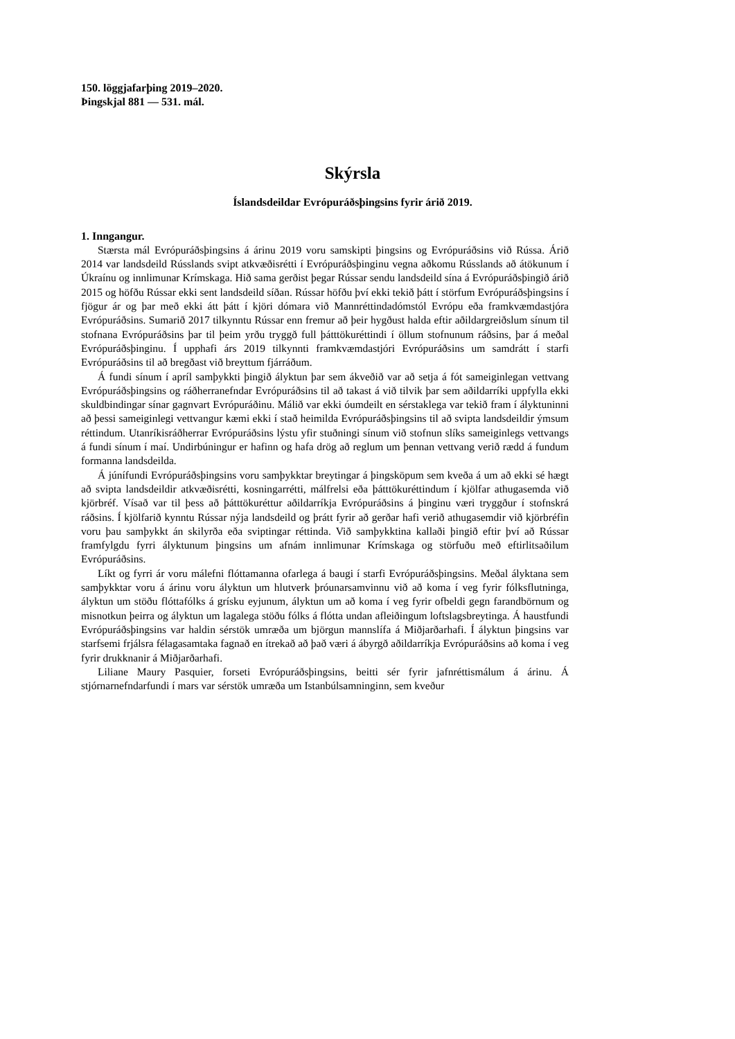150. löggjafarþing 2019–2020.
Þingskjal 881 — 531. mál.
Skýrsla
Íslandsdeildar Evrópuráðsþingsins fyrir árið 2019.
1. Inngangur.
Stærsta mál Evrópuráðsþingsins á árinu 2019 voru samskipti þingsins og Evrópuráðsins við Rússa. Árið 2014 var landsdeild Rússlands svipt atkvæðisrétti í Evrópuráðsþinginu vegna aðkomu Rússlands að átökunum í Úkraínu og innlimunar Krímskaga. Hið sama gerðist þegar Rússar sendu landsdeild sína á Evrópuráðsþingið árið 2015 og höfðu Rússar ekki sent landsdeild síðan. Rússar höfðu því ekki tekið þátt í störfum Evrópuráðsþingsins í fjögur ár og þar með ekki átt þátt í kjöri dómara við Mannréttindadómstól Evrópu eða framkvæmdastjóra Evrópuráðsins. Sumarið 2017 tilkynntu Rússar enn fremur að þeir hygðust halda eftir aðildargreiðslum sínum til stofnana Evrópuráðsins þar til þeim yrðu tryggð full þátttökuréttindi í öllum stofnunum ráðsins, þar á meðal Evrópuráðsþinginu. Í upphafi árs 2019 tilkynnti framkvæmdastjóri Evrópuráðsins um samdrátt í starfi Evrópuráðsins til að bregðast við breyttum fjárráðum.
Á fundi sínum í apríl samþykkti þingið ályktun þar sem ákveðið var að setja á fót sameiginlegan vettvang Evrópuráðsþingsins og ráðherranefndar Evrópuráðsins til að takast á við tilvik þar sem aðildarríki uppfylla ekki skuldbindingar sínar gagnvart Evrópuráðinu. Málið var ekki óumdeilt en sérstaklega var tekið fram í ályktuninni að þessi sameiginlegi vettvangur kæmi ekki í stað heimilda Evrópuráðsþingsins til að svipta landsdeildir ýmsum réttindum. Utanríkisráðherrar Evrópuráðsins lýstu yfir stuðningi sínum við stofnun slíks sameiginlegs vettvangs á fundi sínum í maí. Undirbúningur er hafinn og hafa drög að reglum um þennan vettvang verið rædd á fundum formanna landsdeilda.
Á júnífundi Evrópuráðsþingsins voru samþykktar breytingar á þingsköpum sem kveða á um að ekki sé hægt að svipta landsdeildir atkvæðisrétti, kosningarrétti, málfrelsi eða þátttökuréttindum í kjölfar athugasemda við kjörbréf. Vísað var til þess að þátttökuréttur aðildarríkja Evrópuráðsins á þinginu væri tryggður í stofnskrá ráðsins. Í kjölfarið kynntu Rússar nýja landsdeild og þrátt fyrir að gerðar hafi verið athugasemdir við kjörbréfin voru þau samþykkt án skilyrða eða sviptingar réttinda. Við samþykktina kallaði þingið eftir því að Rússar framfylgdu fyrri ályktunum þingsins um afnám innlimunar Krímskaga og störfuðu með eftirlitsaðilum Evrópuráðsins.
Líkt og fyrri ár voru málefni flóttamanna ofarlega á baugi í starfi Evrópuráðsþingsins. Meðal ályktana sem samþykktar voru á árinu voru ályktun um hlutverk þróunarsamvinnu við að koma í veg fyrir fólksflutninga, ályktun um stöðu flóttafólks á grísku eyjunum, ályktun um að koma í veg fyrir ofbeldi gegn farandbörnum og misnotkun þeirra og ályktun um lagalega stöðu fólks á flótta undan afleiðingum loftslagsbreytinga. Á haustfundi Evrópuráðsþingsins var haldin sérstök umræða um björgun mannslífa á Miðjarðarhafi. Í ályktun þingsins var starfsemi frjálsra félagasamtaka fagnað en ítrekað að það væri á ábyrgð aðildarríkja Evrópuráðsins að koma í veg fyrir drukknanir á Miðjarðarhafi.
Liliane Maury Pasquier, forseti Evrópuráðsþingsins, beitti sér fyrir jafnréttismálum á árinu. Á stjórnarnefndarfundi í mars var sérstök umræða um Istanbúlsamninginn, sem kveður